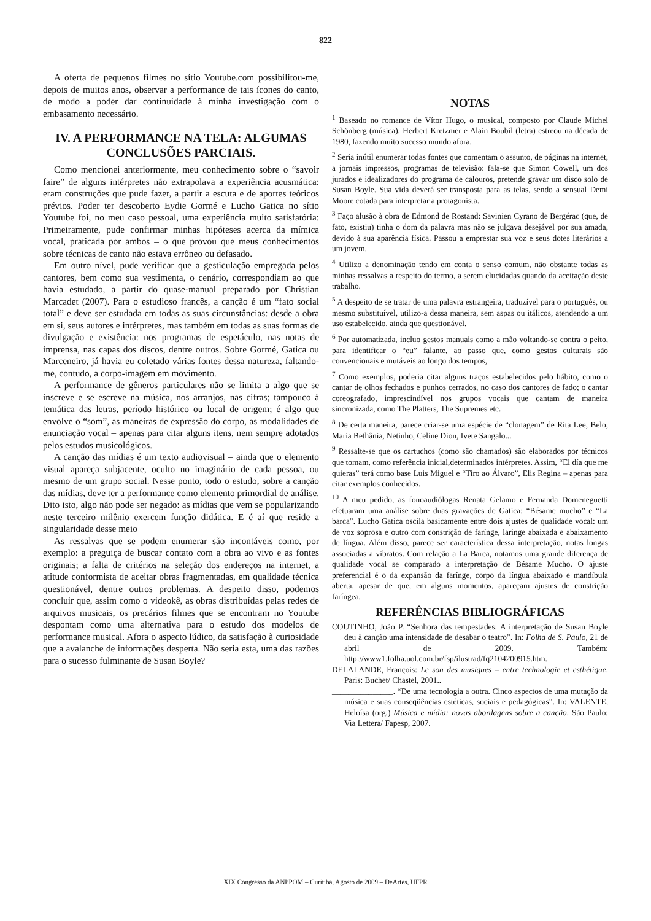822
A oferta de pequenos filmes no sítio Youtube.com possibilitou-me, depois de muitos anos, observar a performance de tais ícones do canto, de modo a poder dar continuidade à minha investigação com o embasamento necessário.
IV. A PERFORMANCE NA TELA: ALGUMAS CONCLUSÕES PARCIAIS.
Como mencionei anteriormente, meu conhecimento sobre o “savoir faire” de alguns intérpretes não extrapolava a experiência acusmática: eram construções que pude fazer, a partir a escuta e de aportes teóricos prévios. Poder ter descoberto Eydie Gormé e Lucho Gatica no sítio Youtube foi, no meu caso pessoal, uma experiência muito satisfatória: Primeiramente, pude confirmar minhas hipóteses acerca da mímica vocal, praticada por ambos – o que provou que meus conhecimentos sobre técnicas de canto não estava errôneo ou defasado.
Em outro nível, pude verificar que a gesticulação empregada pelos cantores, bem como sua vestimenta, o cenário, correspondiam ao que havia estudado, a partir do quase-manual preparado por Christian Marcadet (2007). Para o estudioso francês, a canção é um “fato social total” e deve ser estudada em todas as suas circunstâncias: desde a obra em si, seus autores e intérpretes, mas também em todas as suas formas de divulgação e existência: nos programas de espetáculo, nas notas de imprensa, nas capas dos discos, dentre outros. Sobre Gormé, Gatica ou Marceneiro, já havia eu coletado várias fontes dessa natureza, faltando-me, contudo, a corpo-imagem em movimento.
A performance de gêneros particulares não se limita a algo que se inscreve e se escreve na música, nos arranjos, nas cifras; tampouco à temática das letras, período histórico ou local de origem; é algo que envolve o “som”, as maneiras de expressão do corpo, as modalidades de enunciação vocal – apenas para citar alguns itens, nem sempre adotados pelos estudos musicológicos.
A canção das mídias é um texto audiovisual – ainda que o elemento visual apareça subjacente, oculto no imaginário de cada pessoa, ou mesmo de um grupo social. Nesse ponto, todo o estudo, sobre a canção das mídias, deve ter a performance como elemento primordial de análise. Dito isto, algo não pode ser negado: as mídias que vem se popularizando neste terceiro milênio exercem função didática. E é aí que reside a singularidade desse meio
As ressalvas que se podem enumerar são incontáveis como, por exemplo: a preguiça de buscar contato com a obra ao vivo e as fontes originais; a falta de critérios na seleção dos endereços na internet, a atitude conformista de aceitar obras fragmentadas, em qualidade técnica questionável, dentre outros problemas. A despeito disso, podemos concluir que, assim como o videokê, as obras distribuídas pelas redes de arquivos musicais, os precários filmes que se encontram no Youtube despontam como uma alternativa para o estudo dos modelos de performance musical. Afora o aspecto lúdico, da satisfação à curiosidade que a avalanche de informações desperta. Não seria esta, uma das razões para o sucesso fulminante de Susan Boyle?
NOTAS
<sup>1</sup> Baseado no romance de Vítor Hugo, o musical, composto por Claude Michel Schönberg (música), Herbert Kretzmer e Alain Boubil (letra) estreou na década de 1980, fazendo muito sucesso mundo afora.
<sup>2</sup> Seria inútil enumerar todas fontes que comentam o assunto, de páginas na internet, a jornais impressos, programas de televisão: fala-se que Simon Cowell, um dos jurados e idealizadores do programa de calouros, pretende gravar um disco solo de Susan Boyle. Sua vida deverá ser transposta para as telas, sendo a sensual Demi Moore cotada para interpretar a protagonista.
<sup>3</sup> Faço alusão à obra de Edmond de Rostand: Savinien Cyrano de Bergérac (que, de fato, existiu) tinha o dom da palavra mas não se julgava desejável por sua amada, devido à sua aparência física. Passou a emprestar sua voz e seus dotes literários a um jovem.
<sup>4</sup> Utilizo a denominação tendo em conta o senso comum, não obstante todas as minhas ressalvas a respeito do termo, a serem elucidadas quando da aceitação deste trabalho.
<sup>5</sup> A despeito de se tratar de uma palavra estrangeira, traduzível para o português, ou mesmo substituível, utilizo-a dessa maneira, sem aspas ou itálicos, atendendo a um uso estabelecido, ainda que questionável.
<sup>6</sup> Por automatizada, incluo gestos manuais como a mão voltando-se contra o peito, para identificar o “eu” falante, ao passo que, como gestos culturais são convencionais e mutáveis ao longo dos tempos,
<sup>7</sup> Como exemplos, poderia citar alguns traços estabelecidos pelo hábito, como o cantar de olhos fechados e punhos cerrados, no caso dos cantores de fado; o cantar coreografado, imprescindível nos grupos vocais que cantam de maneira sincronizada, como The Platters, The Supremes etc.
<sup>8</sup> De certa maneira, parece criar-se uma espécie de “clonagem” de Rita Lee, Belo, Maria Bethânia, Netinho, Celine Dion, Ivete Sangalo...
<sup>9</sup> Ressalte-se que os cartuchos (como são chamados) são elaborados por técnicos que tomam, como referência inicial,determinados intérpretes. Assim, “El día que me quieras” terá como base Luis Miguel e “Tiro ao Álvaro”, Elis Regina – apenas para citar exemplos conhecidos.
<sup>10</sup> A meu pedido, as fonoaudiólogas Renata Gelamo e Fernanda Domeneguetti efetuaram uma análise sobre duas gravações de Gatica: “Bésame mucho” e “La barca”. Lucho Gatica oscila basicamente entre dois ajustes de qualidade vocal: um de voz soprosa e outro com constrição de farínge, laringe abaixada e abaixamento de língua. Além disso, parece ser característica dessa interpretação, notas longas associadas a vibratos. Com relação a La Barca, notamos uma grande diferença de qualidade vocal se comparado a interpretação de Bésame Mucho. O ajuste preferencial é o da expansão da farínge, corpo da língua abaixado e mandíbula aberta, apesar de que, em alguns momentos, apareçam ajustes de constrição faríngea.
REFERÊNCIAS BIBLIOGRÁFICAS
COUTINHO, João P. “Senhora das tempestades: A interpretação de Susan Boyle deu à canção uma intensidade de desabar o teatro”. In: Folha de S. Paulo, 21 de abril de 2009. Também: http://www1.folha.uol.com.br/fsp/ilustrad/fq2104200915.htm.
DELALANDE, François: Le son des musiques – entre technologie et esthétique. Paris: Buchet/ Chastel, 2001..
_______________. “De uma tecnologia a outra. Cinco aspectos de uma mutação da música e suas conseqüências estéticas, sociais e pedagógicas”. In: VALENTE, Heloísa (org.) Música e mídia: novas abordagens sobre a canção. São Paulo: Via Lettera/ Fapesp, 2007.
XIX Congresso da ANPPOM – Curitiba, Agosto de 2009 – DeArtes, UFPR